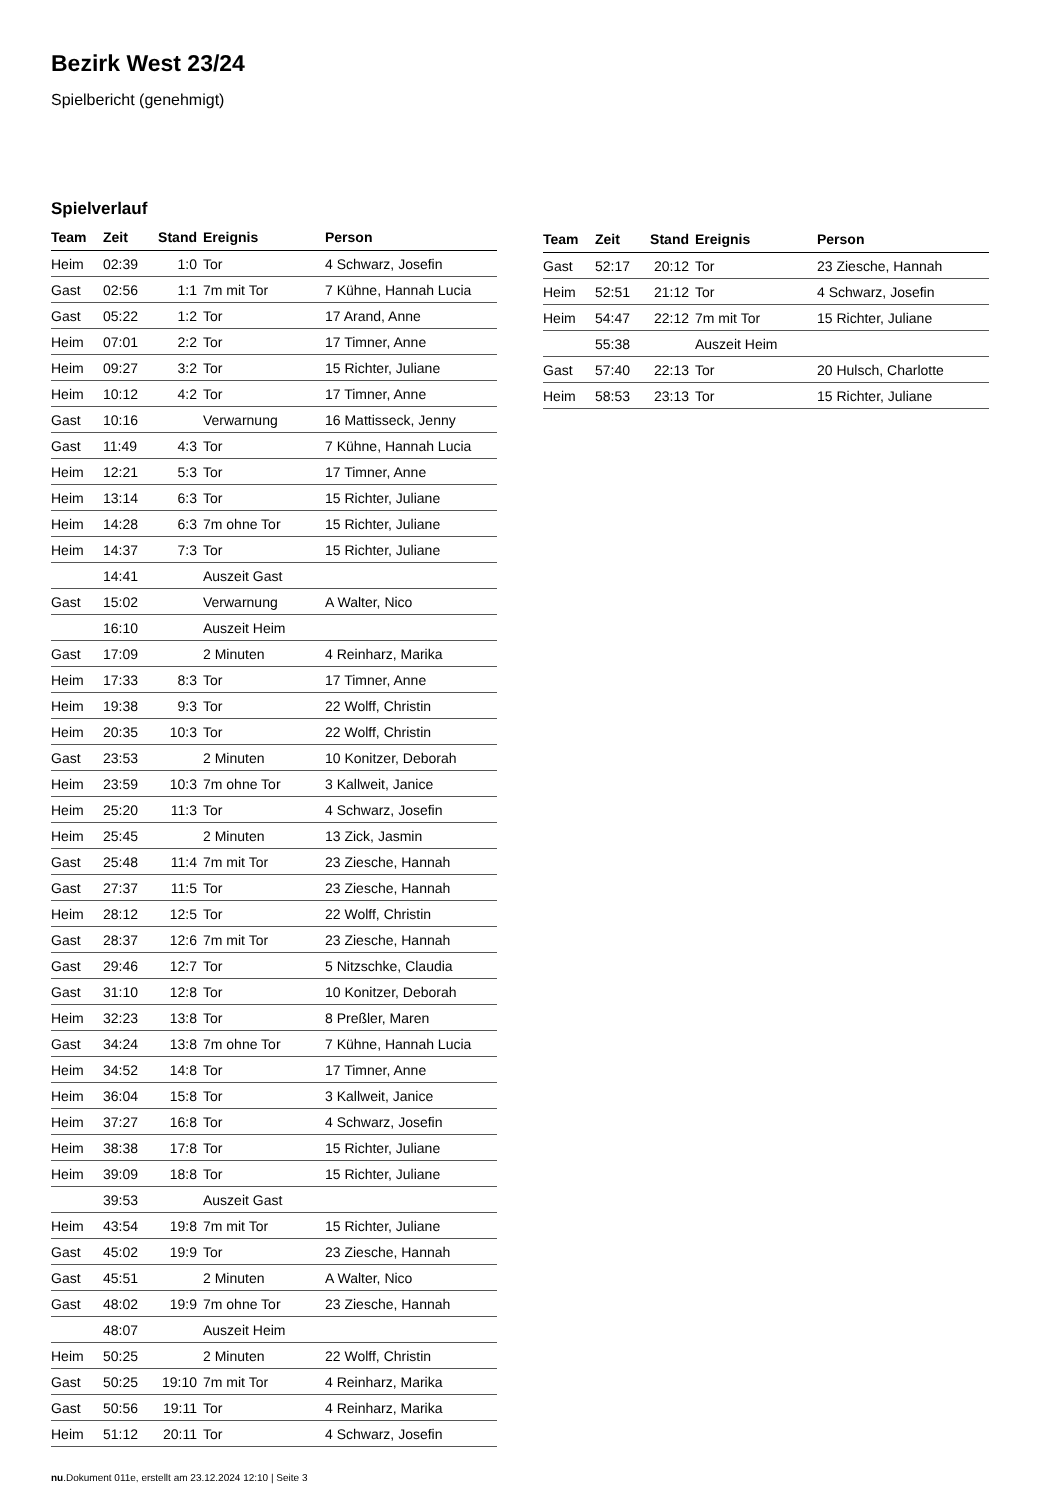Bezirk West 23/24
Spielbericht (genehmigt)
Spielverlauf
| Team | Zeit | Stand | Ereignis | Person |
| --- | --- | --- | --- | --- |
| Heim | 02:39 | 1:0 | Tor | 4 Schwarz, Josefin |
| Gast | 02:56 | 1:1 | 7m mit Tor | 7 Kühne, Hannah Lucia |
| Gast | 05:22 | 1:2 | Tor | 17 Arand, Anne |
| Heim | 07:01 | 2:2 | Tor | 17 Timner, Anne |
| Heim | 09:27 | 3:2 | Tor | 15 Richter, Juliane |
| Heim | 10:12 | 4:2 | Tor | 17 Timner, Anne |
| Gast | 10:16 | | Verwarnung | 16 Mattisseck, Jenny |
| Gast | 11:49 | 4:3 | Tor | 7 Kühne, Hannah Lucia |
| Heim | 12:21 | 5:3 | Tor | 17 Timner, Anne |
| Heim | 13:14 | 6:3 | Tor | 15 Richter, Juliane |
| Heim | 14:28 | 6:3 | 7m ohne Tor | 15 Richter, Juliane |
| Heim | 14:37 | 7:3 | Tor | 15 Richter, Juliane |
| | 14:41 | | Auszeit Gast | |
| Gast | 15:02 | | Verwarnung | A Walter, Nico |
| | 16:10 | | Auszeit Heim | |
| Gast | 17:09 | | 2 Minuten | 4 Reinharz, Marika |
| Heim | 17:33 | 8:3 | Tor | 17 Timner, Anne |
| Heim | 19:38 | 9:3 | Tor | 22 Wolff, Christin |
| Heim | 20:35 | 10:3 | Tor | 22 Wolff, Christin |
| Gast | 23:53 | | 2 Minuten | 10 Konitzer, Deborah |
| Heim | 23:59 | 10:3 | 7m ohne Tor | 3 Kallweit, Janice |
| Heim | 25:20 | 11:3 | Tor | 4 Schwarz, Josefin |
| Heim | 25:45 | | 2 Minuten | 13 Zick, Jasmin |
| Gast | 25:48 | 11:4 | 7m mit Tor | 23 Ziesche, Hannah |
| Gast | 27:37 | 11:5 | Tor | 23 Ziesche, Hannah |
| Heim | 28:12 | 12:5 | Tor | 22 Wolff, Christin |
| Gast | 28:37 | 12:6 | 7m mit Tor | 23 Ziesche, Hannah |
| Gast | 29:46 | 12:7 | Tor | 5 Nitzschke, Claudia |
| Gast | 31:10 | 12:8 | Tor | 10 Konitzer, Deborah |
| Heim | 32:23 | 13:8 | Tor | 8 Preßler, Maren |
| Gast | 34:24 | 13:8 | 7m ohne Tor | 7 Kühne, Hannah Lucia |
| Heim | 34:52 | 14:8 | Tor | 17 Timner, Anne |
| Heim | 36:04 | 15:8 | Tor | 3 Kallweit, Janice |
| Heim | 37:27 | 16:8 | Tor | 4 Schwarz, Josefin |
| Heim | 38:38 | 17:8 | Tor | 15 Richter, Juliane |
| Heim | 39:09 | 18:8 | Tor | 15 Richter, Juliane |
| | 39:53 | | Auszeit Gast | |
| Heim | 43:54 | 19:8 | 7m mit Tor | 15 Richter, Juliane |
| Gast | 45:02 | 19:9 | Tor | 23 Ziesche, Hannah |
| Gast | 45:51 | | 2 Minuten | A Walter, Nico |
| Gast | 48:02 | 19:9 | 7m ohne Tor | 23 Ziesche, Hannah |
| | 48:07 | | Auszeit Heim | |
| Heim | 50:25 | | 2 Minuten | 22 Wolff, Christin |
| Gast | 50:25 | 19:10 | 7m mit Tor | 4 Reinharz, Marika |
| Gast | 50:56 | 19:11 | Tor | 4 Reinharz, Marika |
| Heim | 51:12 | 20:11 | Tor | 4 Schwarz, Josefin |
| Team | Zeit | Stand | Ereignis | Person |
| --- | --- | --- | --- | --- |
| Gast | 52:17 | 20:12 | Tor | 23 Ziesche, Hannah |
| Heim | 52:51 | 21:12 | Tor | 4 Schwarz, Josefin |
| Heim | 54:47 | 22:12 | 7m mit Tor | 15 Richter, Juliane |
| | 55:38 | | Auszeit Heim | |
| Gast | 57:40 | 22:13 | Tor | 20 Hulsch, Charlotte |
| Heim | 58:53 | 23:13 | Tor | 15 Richter, Juliane |
nu.Dokument 011e, erstellt am 23.12.2024 12:10 | Seite 3